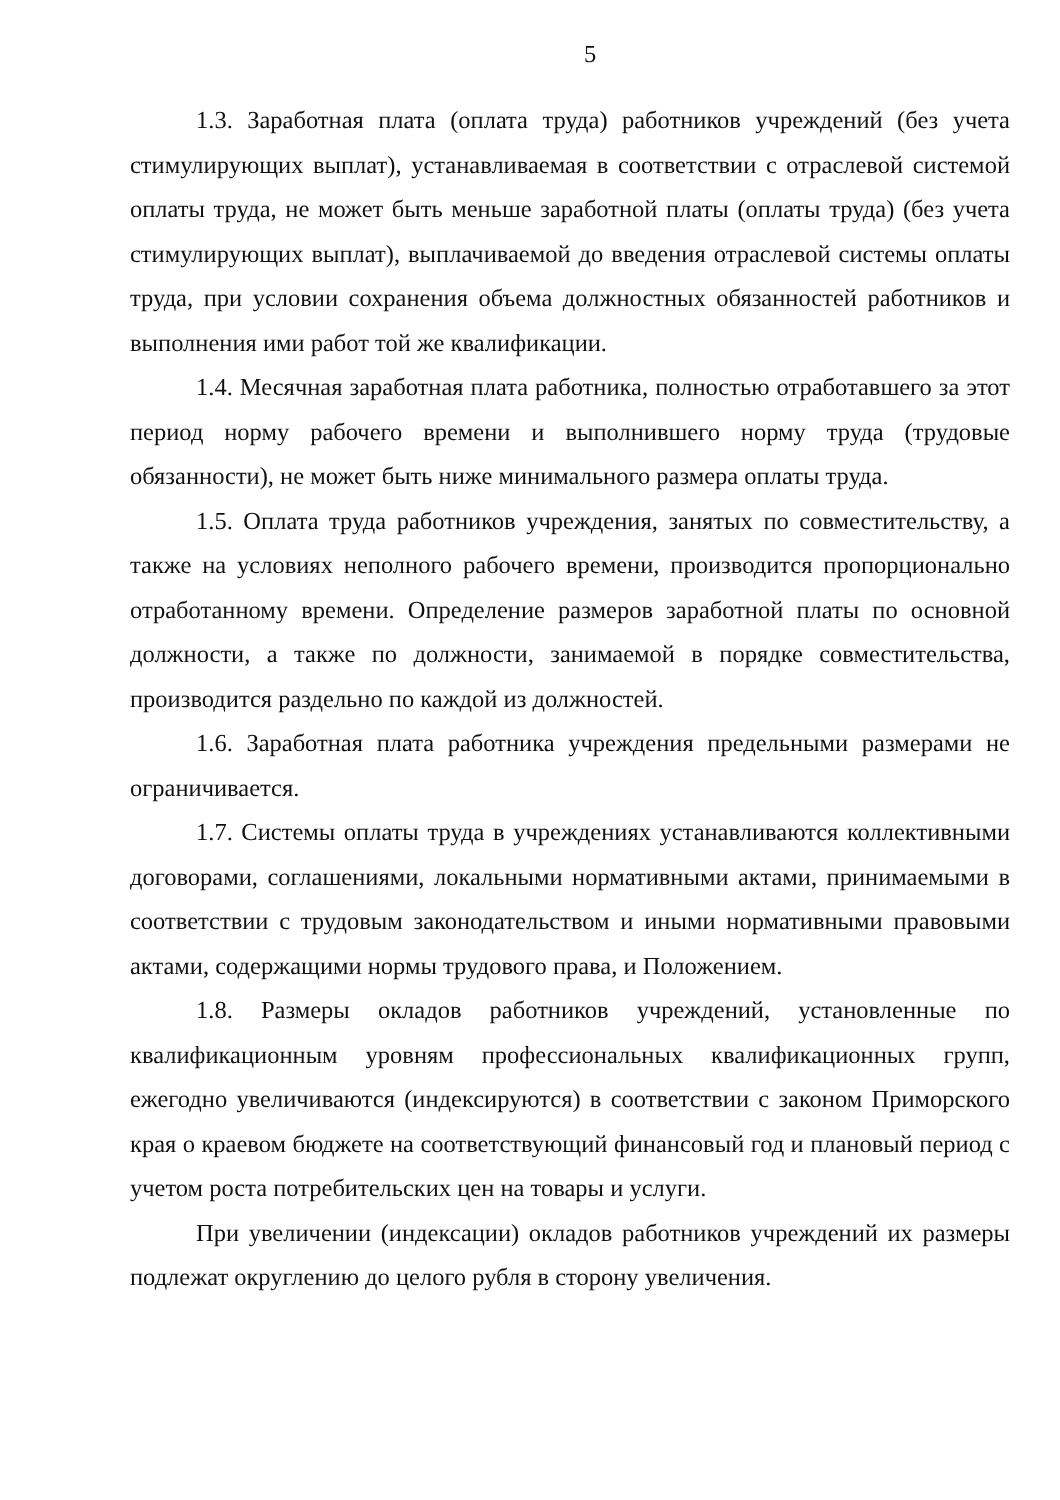5
1.3. Заработная плата (оплата труда) работников учреждений (без учета стимулирующих выплат), устанавливаемая в соответствии с отраслевой системой оплаты труда, не может быть меньше заработной платы (оплаты труда) (без учета стимулирующих выплат), выплачиваемой до введения отраслевой системы оплаты труда, при условии сохранения объема должностных обязанностей работников и выполнения ими работ той же квалификации.
1.4. Месячная заработная плата работника, полностью отработавшего за этот период норму рабочего времени и выполнившего норму труда (трудовые обязанности), не может быть ниже минимального размера оплаты труда.
1.5. Оплата труда работников учреждения, занятых по совместительству, а также на условиях неполного рабочего времени, производится пропорционально отработанному времени. Определение размеров заработной платы по основной должности, а также по должности, занимаемой в порядке совместительства, производится раздельно по каждой из должностей.
1.6. Заработная плата работника учреждения предельными размерами не ограничивается.
1.7. Системы оплаты труда в учреждениях устанавливаются коллективными договорами, соглашениями, локальными нормативными актами, принимаемыми в соответствии с трудовым законодательством и иными нормативными правовыми актами, содержащими нормы трудового права, и Положением.
1.8. Размеры окладов работников учреждений, установленные по квалификационным уровням профессиональных квалификационных групп, ежегодно увеличиваются (индексируются) в соответствии с законом Приморского края о краевом бюджете на соответствующий финансовый год и плановый период с учетом роста потребительских цен на товары и услуги.
При увеличении (индексации) окладов работников учреждений их размеры подлежат округлению до целого рубля в сторону увеличения.